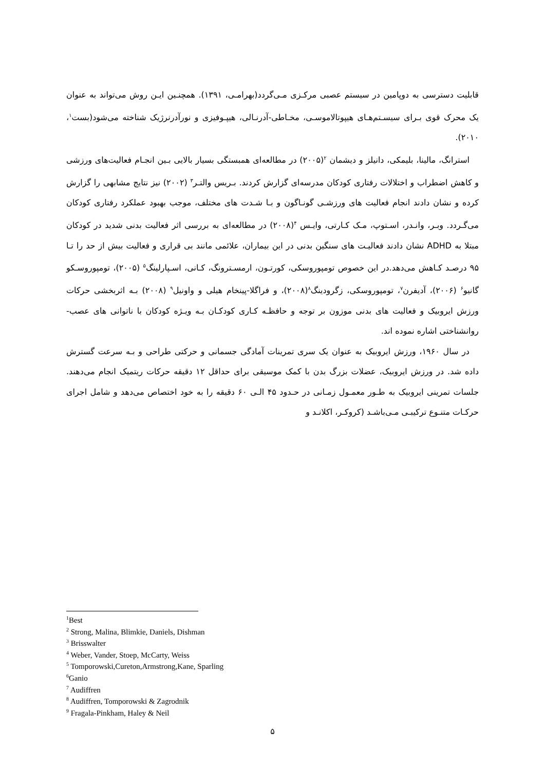قابلیت دسترسی به دوپامین در سیستم عصبی مرکـزی مـی‌گردد(بهرامـی، ۱۳۹۱). همچنـین ایـن روش می‌تواند به عنوان یک محرک قوی بـرای سیسـتم‌هـای هیپوتالاموسـی، مخـاطی-آدرنـالی، هیپـوفیزی و نورآدرنرژیک شناخته می‌شود(بست<sup>۱</sup>، ۲۰۱۰).
استرانگ، مالینا، بلیمکی، دانیلز و دیشمان <sup>۲</sup>(۲۰۰۵) در مطالعه‌ای همبستگی بسیار بالایی بـین انجـام فعالیت‌های ورزشی و کاهش اضطراب و اختلالات رفتاری کودکان مدرسه‌ای گزارش کردند. بـریس والتـر<sup>۳</sup> (۲۰۰۲) نیز نتایج مشابهی را گزارش کرده و نشان دادند انجام فعالیت های ورزشـی گونـاگون و بـا شـدت های مختلف، موجب بهبود عملکرد رفتاری کودکان می‌گـردد. وبـر، وانـدر، اسـتوپ، مـک کـارتی، وایـس <sup>۴</sup>(۲۰۰۸) در مطالعه‌ای به بررسی اثر فعالیت بدنی شدید در کودکان مبتلا به ADHD نشان دادند فعالیـت های سنگین بدنی در این بیماران، علائمی مانند بی قراری و فعالیت بیش از حد را تـا ۹۵ درصـد کـاهش می‌دهد.در این خصوص تومپوروسکی، کورتـون، ارمسـترونگ، کـانی، اسـپارلینگ<sup>۵</sup> (۲۰۰۵)، تومپوروسـکو گانیو<sup>۶</sup> (۲۰۰۶)، آدیفرن<sup>۷</sup>، تومپوروسکی، زگرودینگ<sup>۸</sup>(۲۰۰۸)، و فراگلا-پینخام هیلی و واونیل<sup>۹</sup> (۲۰۰۸) بـه اثربخشی حرکات ورزش ایروبیک و فعالیت های بدنی موزون بر توجه و حافظـه کـاری کودکـان بـه ویـژه کودکان با ناتوانی های عصب-روانشناختی اشاره نموده اند.
در سال ۱۹۶۰، ورزش ایروبیک به عنوان یک سری تمرینات آمادگی جسمانی و حرکتی طراحی و بـه سرعت گسترش داده شد. در ورزش ایروبیک، عضلات بزرگ بدن با کمک موسیقی برای حداقل ۱۲ دقیقه حرکات ریتمیک انجام می‌دهند. جلسات تمرینی ایروبیک به طـور معمـول زمـانی در حـدود ۴۵ الـی ۶۰ دقیقه را به خود اختصاص می‌دهد و شامل اجرای حرکـات متنـوع ترکیبـی مـی‌باشـد (کروکـر، اکلانـد و
<sup>1</sup> Best
<sup>2</sup> Strong, Malina, Blimkie, Daniels, Dishman
<sup>3</sup> Brisswalter
<sup>4</sup> Weber, Vander, Stoep, McCarty, Weiss
<sup>5</sup> Tomporowski,Cureton,Armstrong,Kane, Sparling
<sup>6</sup> Ganio
<sup>7</sup> Audiffren
<sup>8</sup> Audiffren, Tomporowski & Zagrodnik
<sup>9</sup> Fragala-Pinkham, Haley & Neil
۵